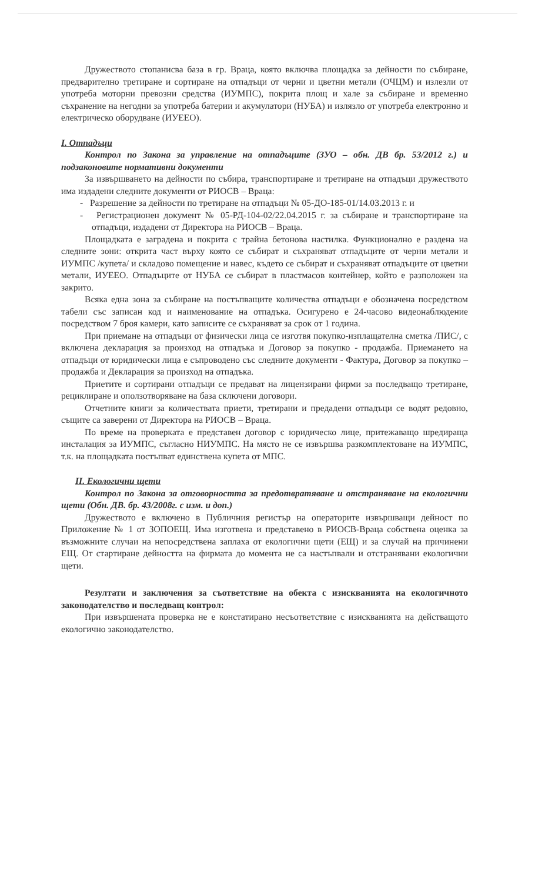Дружеството стопанисва база в гр. Враца, която включва площадка за дейности по събиране, предварително третиране и сортиране на отпадъци от черни и цветни метали (ОЧЦМ) и излезли от употреба моторни превозни средства (ИУМПС), покрита площ и хале за събиране и временно съхранение на негодни за употреба батерии и акумулатори (НУБА) и излязло от употреба електронно и електрическо оборудване (ИУЕЕО).
I. Отпадъци
Контрол по Закона за управление на отпадъците (ЗУО – обн. ДВ бр. 53/2012 г.) и подзаконовите нормативни документи
За извършването на дейности по събира, транспортиране и третиране на отпадъци дружеството има издадени следните документи от РИОСВ – Враца:
- Разрешение за дейности по третиране на отпадъци № 05-ДО-185-01/14.03.2013 г. и
- Регистрационен документ № 05-РД-104-02/22.04.2015 г. за събиране и транспортиране на отпадъци, издадени от Директора на РИОСВ – Враца.
Площадката е заградена и покрита с трайна бетонова настилка. Функционално е раздена на следните зони: открита част върху която се събират и съхраняват отпадъците от черни метали и ИУМПС /купета/ и складово помещение и навес, където се събират и съхраняват отпадъците от цветни метали, ИУЕЕО. Отпадъците от НУБА се събират в пластмасов контейнер, който е разположен на закрито.
Всяка една зона за събиране на постъпващите количества отпадъци е обозначена посредством табели със записан код и наименование на отпадъка. Осигурено е 24-часово видеонаблюдение посредством 7 броя камери, като записите се съхраняват за срок от 1 година.
При приемане на отпадъци от физически лица се изготвя покупко-изплащателна сметка /ПИС/, с включена декларация за произход на отпадъка и Договор за покупко - продажба. Приемането на отпадъци от юридически лица е съпроводено със следните документи - Фактура, Договор за покупко – продажба и Декларация за произход на отпадъка.
Приетите и сортирани отпадъци се предават на лицензирани фирми за последващо третиране, рециклиране и оползотворяване на база сключени договори.
Отчетните книги за количествата приети, третирани и предадени отпадъци се водят редовно, същите са заверени от Директора на РИОСВ – Враца.
По време на проверката е представен договор с юридическо лице, притежаващо шредираща инсталация за ИУМПС, съгласно НИУМПС. На място не се извършва разкомплектоване на ИУМПС, т.к. на площадката постъпват единствена купета от МПС.
II. Екологични щети
Контрол по Закона за отговорността за предотвратяване и отстраняване на екологични щети (Обн. ДВ. бр. 43/2008г. с изм. и доп.)
Дружеството е включено в Публичния регистър на операторите извършващи дейност по Приложение № 1 от ЗОПОЕЩ. Има изготвена и представено в РИОСВ-Враца собствена оценка за възможните случаи на непосредствена заплаха от екологични щети (ЕЩ) и за случай на причинени ЕЩ. От стартиране дейността на фирмата до момента не са настъпвали и отстранявани екологични щети.
Резултати и заключения за съответствие на обекта с изискванията на екологичното законодателство и последващ контрол:
При извършената проверка не е констатирано несъответствие с изискванията на действащото екологично законодателство.